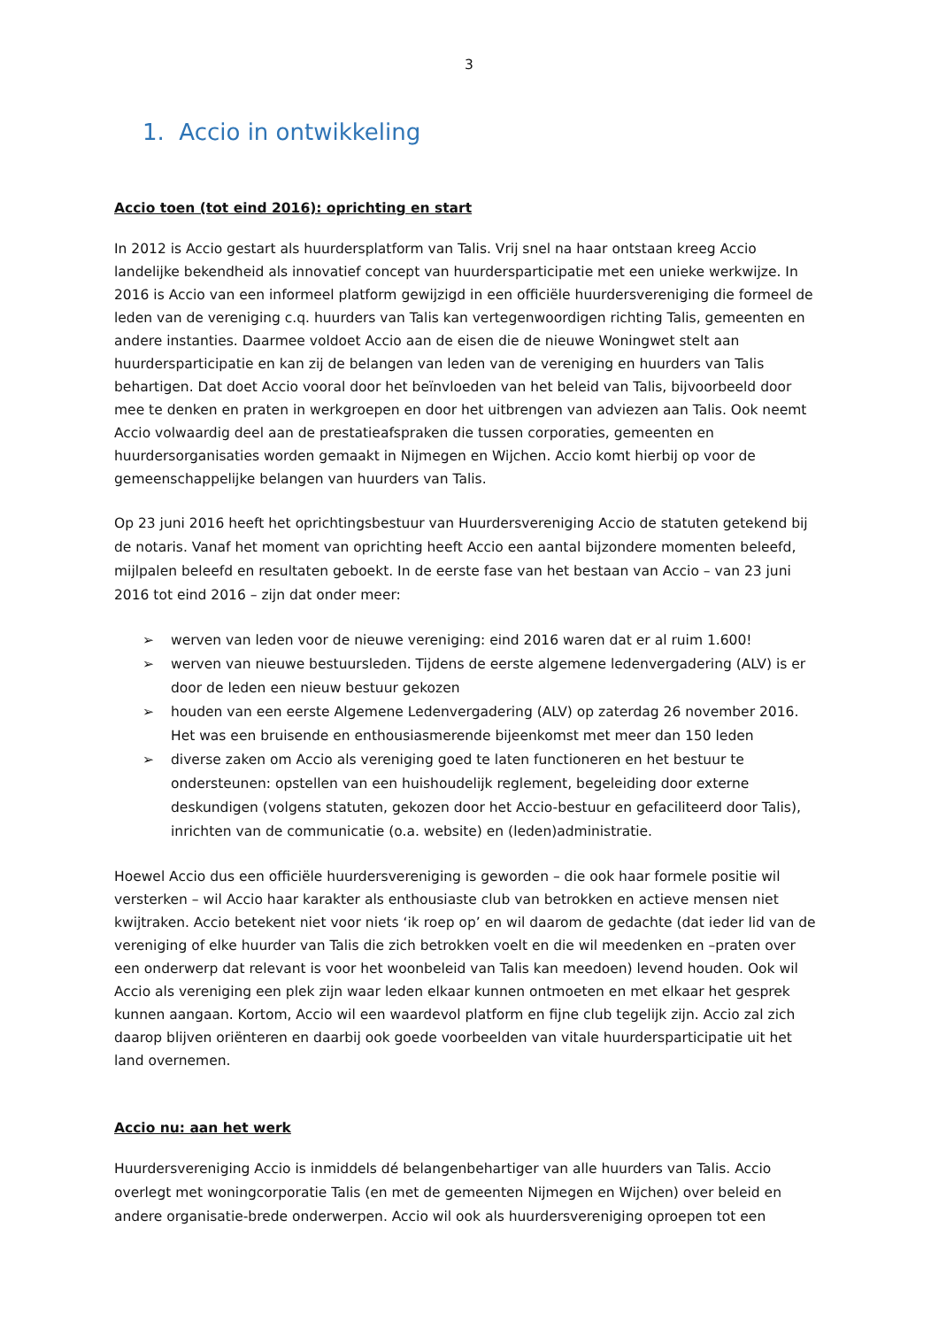3
1. Accio in ontwikkeling
Accio toen (tot eind 2016): oprichting en start
In 2012 is Accio gestart als huurdersplatform van Talis. Vrij snel na haar ontstaan kreeg Accio landelijke bekendheid als innovatief concept van huurdersparticipatie met een unieke werkwijze. In 2016 is Accio van een informeel platform gewijzigd in een officiële huurdersvereniging die formeel de leden van de vereniging c.q. huurders van Talis kan vertegenwoordigen richting Talis, gemeenten en andere instanties. Daarmee voldoet Accio aan de eisen die de nieuwe Woningwet stelt aan huurdersparticipatie en kan zij de belangen van leden van de vereniging en huurders van Talis behartigen. Dat doet Accio vooral door het beïnvloeden van het beleid van Talis, bijvoorbeeld door mee te denken en praten in werkgroepen en door het uitbrengen van adviezen aan Talis. Ook neemt Accio volwaardig deel aan de prestatieafspraken die tussen corporaties, gemeenten en huurdersorganisaties worden gemaakt in Nijmegen en Wijchen. Accio komt hierbij op voor de gemeenschappelijke belangen van huurders van Talis.
Op 23 juni 2016 heeft het oprichtingsbestuur van Huurdersvereniging Accio de statuten getekend bij de notaris. Vanaf het moment van oprichting heeft Accio een aantal bijzondere momenten beleefd, mijlpalen beleefd en resultaten geboekt. In de eerste fase van het bestaan van Accio – van 23 juni 2016 tot eind 2016 – zijn dat onder meer:
➢ werven van leden voor de nieuwe vereniging: eind 2016 waren dat er al ruim 1.600!
➢ werven van nieuwe bestuursleden. Tijdens de eerste algemene ledenvergadering (ALV) is er door de leden een nieuw bestuur gekozen
➢ houden van een eerste Algemene Ledenvergadering (ALV) op zaterdag 26 november 2016. Het was een bruisende en enthousiasmerende bijeenkomst met meer dan 150 leden
➢ diverse zaken om Accio als vereniging goed te laten functioneren en het bestuur te ondersteunen: opstellen van een huishoudelijk reglement, begeleiding door externe deskundigen (volgens statuten, gekozen door het Accio-bestuur en gefaciliteerd door Talis), inrichten van de communicatie (o.a. website) en (leden)administratie.
Hoewel Accio dus een officiële huurdersvereniging is geworden – die ook haar formele positie wil versterken – wil Accio haar karakter als enthousiaste club van betrokken en actieve mensen niet kwijtraken. Accio betekent niet voor niets ‘ik roep op’ en wil daarom de gedachte (dat ieder lid van de vereniging of elke huurder van Talis die zich betrokken voelt en die wil meedenken en –praten over een onderwerp dat relevant is voor het woonbeleid van Talis kan meedoen) levend houden. Ook wil Accio als vereniging een plek zijn waar leden elkaar kunnen ontmoeten en met elkaar het gesprek kunnen aangaan. Kortom, Accio wil een waardevol platform en fijne club tegelijk zijn. Accio zal zich daarop blijven oriënteren en daarbij ook goede voorbeelden van vitale huurdersparticipatie uit het land overnemen.
Accio nu: aan het werk
Huurdersvereniging Accio is inmiddels dé belangenbehartiger van alle huurders van Talis. Accio overlegt met woningcorporatie Talis (en met de gemeenten Nijmegen en Wijchen) over beleid en andere organisatie-brede onderwerpen. Accio wil ook als huurdersvereniging oproepen tot een